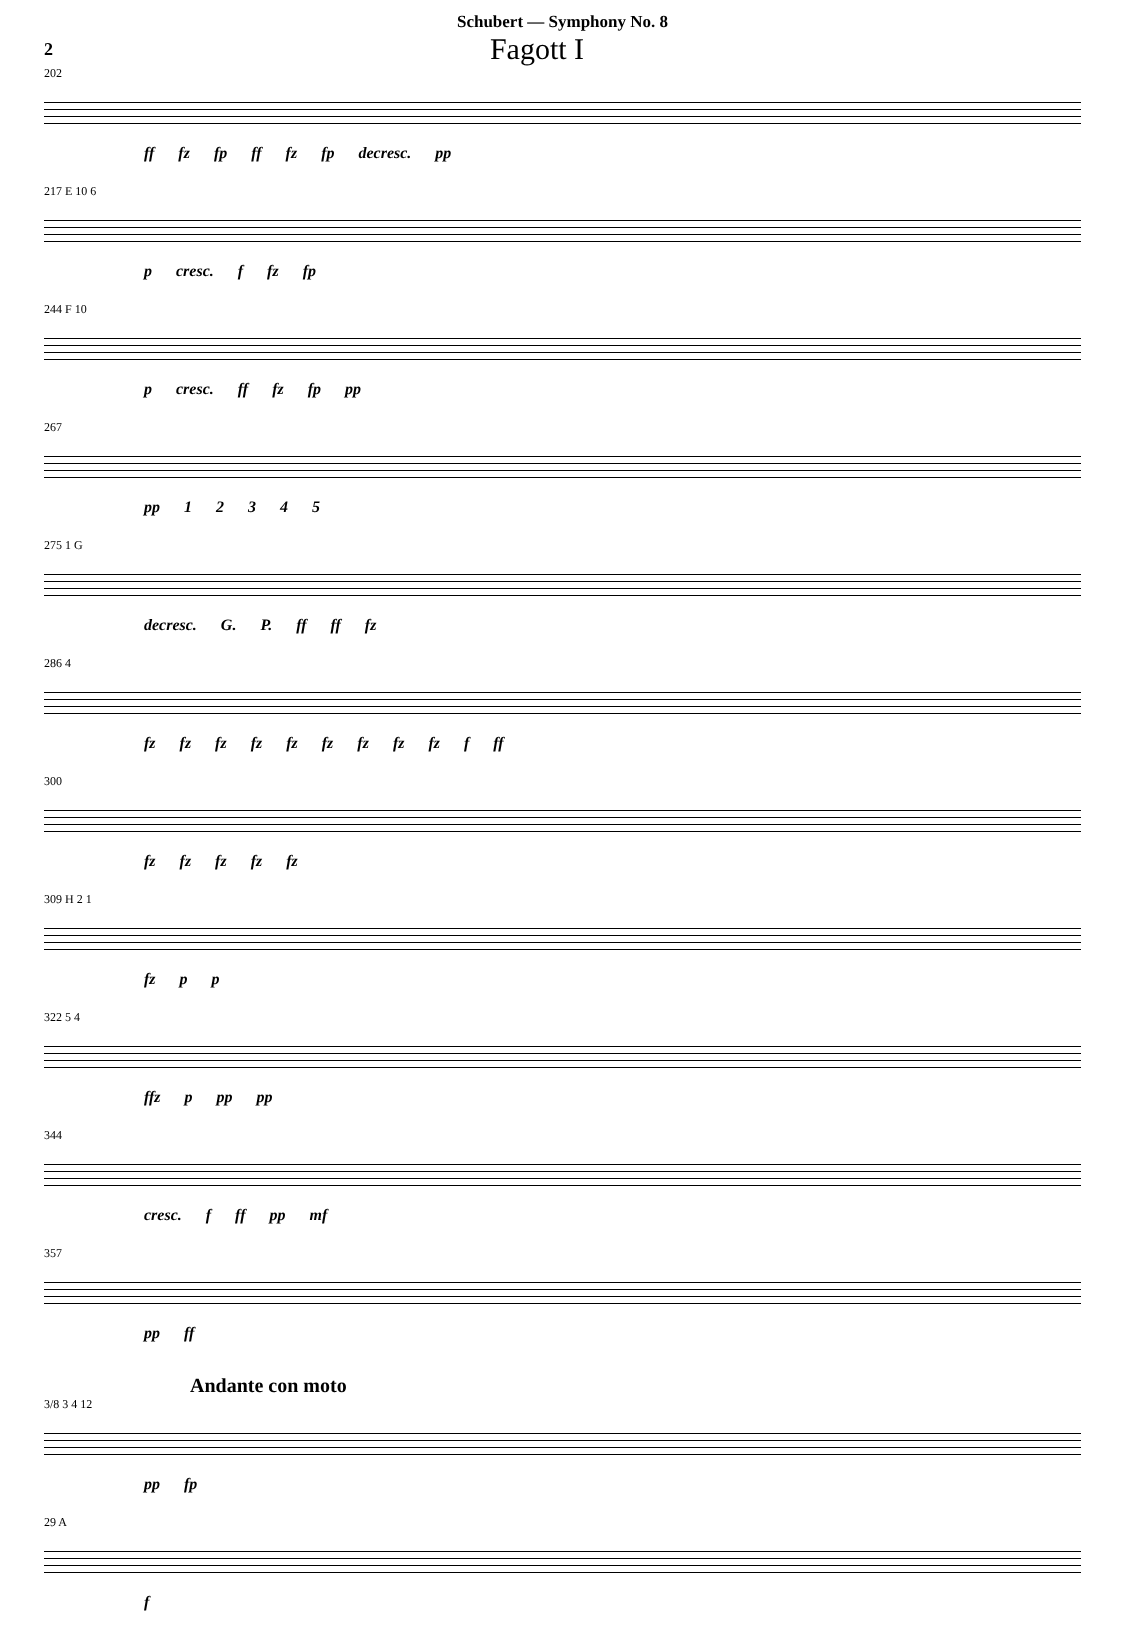Schubert — Symphony No. 8
2 Fagott I
202
ff fz fp ff fz fp decresc. pp
217 E 10 6
p cresc. f fz fp
244 F 10
p cresc. ff fz fp pp
267
pp 1 2 3 4 5
275 1 G
decresc. G. P. ff ff fz
286 4
fz fz fz fz fz fz fz fz fz f ff
300
fz fz fz fz fz
309 H 2 1
fz p p
322 5 4
ffz p pp pp
344
cresc. f ff pp mf
357
pp ff
Andante con moto
3/8 3 4 12
pp fp
29 A
f